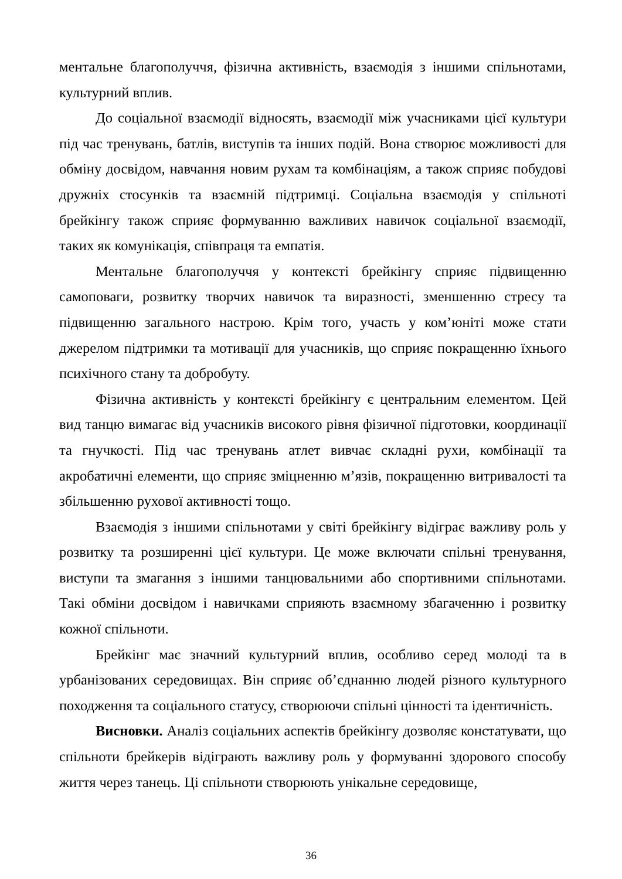ментальне благополуччя, фізична активність, взаємодія з іншими спільнотами, культурний вплив.
До соціальної взаємодії відносять, взаємодії між учасниками цієї культури під час тренувань, батлів, виступів та інших подій. Вона створює можливості для обміну досвідом, навчання новим рухам та комбінаціям, а також сприяє побудові дружніх стосунків та взаємній підтримці. Соціальна взаємодія у спільноті брейкінгу також сприяє формуванню важливих навичок соціальної взаємодії, таких як комунікація, співпраця та емпатія.
Ментальне благополуччя у контексті брейкінгу сприяє підвищенню самоповаги, розвитку творчих навичок та виразності, зменшенню стресу та підвищенню загального настрою. Крім того, участь у ком’юніті може стати джерелом підтримки та мотивації для учасників, що сприяє покращенню їхнього психічного стану та добробуту.
Фізична активність у контексті брейкінгу є центральним елементом. Цей вид танцю вимагає від учасників високого рівня фізичної підготовки, координації та гнучкості. Під час тренувань атлет вивчає складні рухи, комбінації та акробатичні елементи, що сприяє зміцненню м’язів, покращенню витривалості та збільшенню рухової активності тощо.
Взаємодія з іншими спільнотами у світі брейкінгу відіграє важливу роль у розвитку та розширенні цієї культури. Це може включати спільні тренування, виступи та змагання з іншими танцювальними або спортивними спільнотами. Такі обміни досвідом і навичками сприяють взаємному збагаченню і розвитку кожної спільноти.
Брейкінг має значний культурний вплив, особливо серед молоді та в урбанізованих середовищах. Він сприяє об’єднанню людей різного культурного походження та соціального статусу, створюючи спільні цінності та ідентичність.
Висновки. Аналіз соціальних аспектів брейкінгу дозволяє констатувати, що спільноти брейкерів відіграють важливу роль у формуванні здорового способу життя через танець. Ці спільноти створюють унікальне середовище,
36